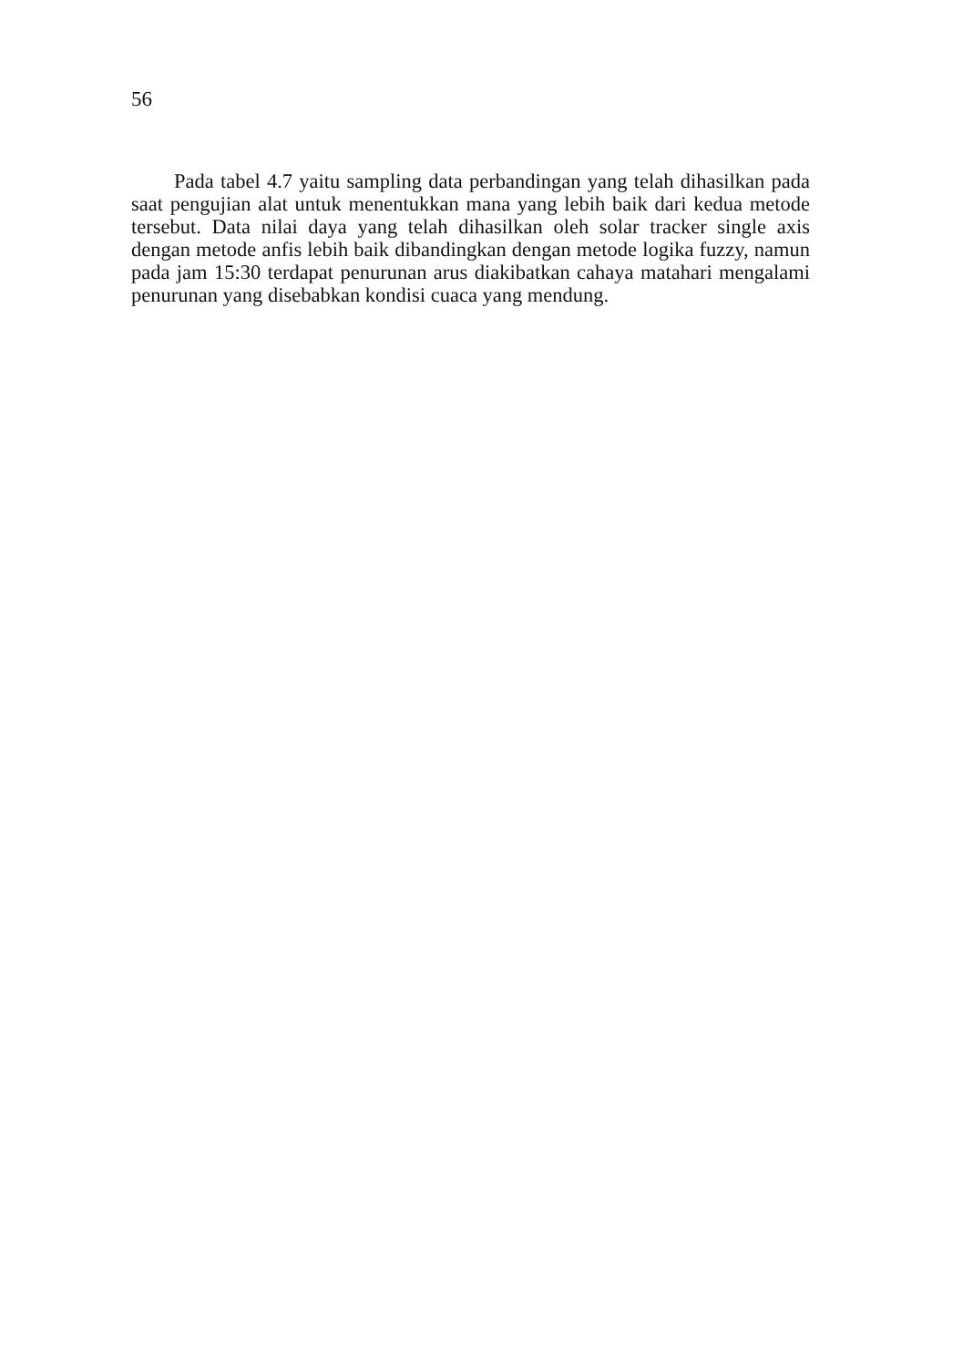56
Pada tabel 4.7 yaitu sampling data perbandingan yang telah dihasilkan pada saat pengujian alat untuk menentukkan mana yang lebih baik dari kedua metode tersebut. Data nilai daya yang telah dihasilkan oleh solar tracker single axis dengan metode anfis lebih baik dibandingkan dengan metode logika fuzzy, namun pada jam 15:30 terdapat penurunan arus diakibatkan cahaya matahari mengalami penurunan yang disebabkan kondisi cuaca yang mendung.